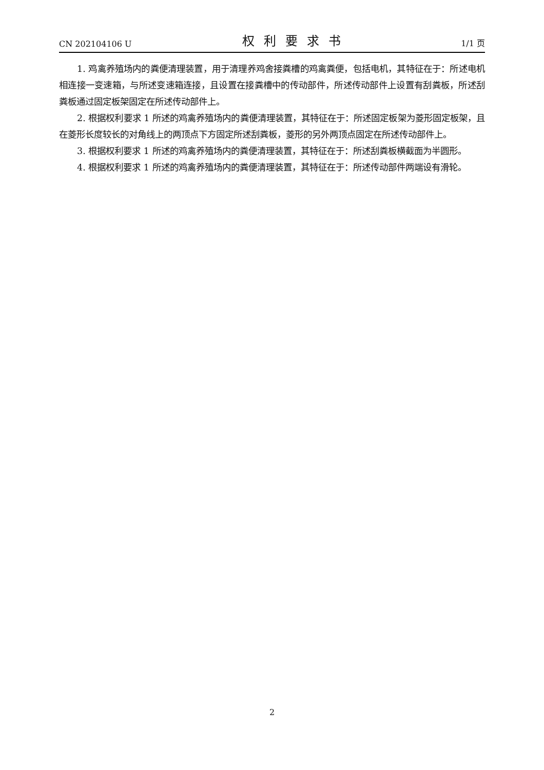CN 202104106 U 权利要求书 1/1 页
1. 鸡禽养殖场内的粪便清理装置，用于清理养鸡舍接粪槽的鸡禽粪便，包括电机，其特征在于：所述电机相连接一变速箱，与所述变速箱连接，且设置在接粪槽中的传动部件，所述传动部件上设置有刮粪板，所述刮粪板通过固定板架固定在所述传动部件上。
2. 根据权利要求 1 所述的鸡禽养殖场内的粪便清理装置，其特征在于：所述固定板架为菱形固定板架，且在菱形长度较长的对角线上的两顶点下方固定所述刮粪板，菱形的另外两顶点固定在所述传动部件上。
3. 根据权利要求 1 所述的鸡禽养殖场内的粪便清理装置，其特征在于：所述刮粪板横截面为半圆形。
4. 根据权利要求 1 所述的鸡禽养殖场内的粪便清理装置，其特征在于：所述传动部件两端设有滑轮。
2